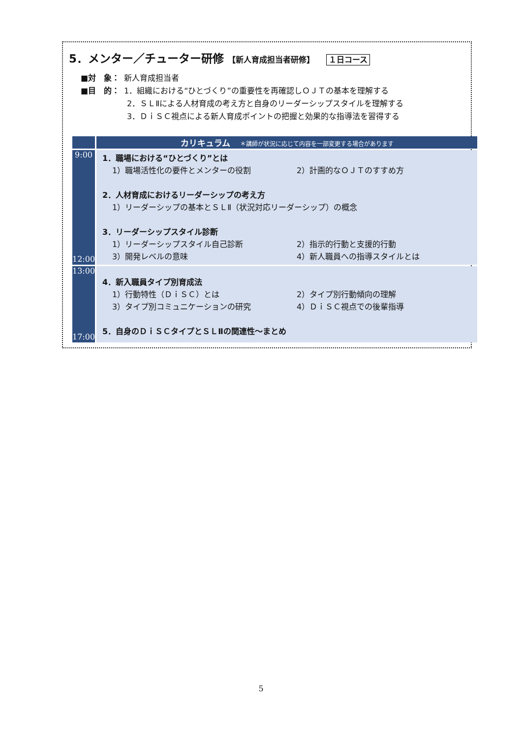5．メンター／チューター研修 【新人育成担当者研修】 １日コース
■対　象： 新人育成担当者
■目　的： 1．組織における“ひとづくり”の重要性を再確認しＯＪＴの基本を理解する
2．ＳＬⅡによる人材育成の考え方と自身のリーダーシップスタイルを理解する
3．ＤｉＳＣ視点による新人育成ポイントの把握と効果的な指導法を習得する
| | カリキュラム ＊講師が状況に応じて内容を一部変更する場合があります |
| --- | --- |
| 9:00 12:00 | 1．職場における“ひとづくり”とは 1）職場活性化の要件とメンターの役割 2）計画的なＯＪＴのすすめ方 2．人材育成におけるリーダーシップの考え方 1）リーダーシップの基本とＳＬⅡ（状況対応リーダーシップ）の概念 3．リーダーシップスタイル診断 1）リーダーシップスタイル自己診断 2）指示的行動と支援的行動 3）開発レベルの意味 4）新人職員への指導スタイルとは |
| 13:00 17:00 | 4．新入職員タイプ別育成法 1）行動特性（ＤｉＳＣ）とは 2）タイプ別行動傾向の理解 3）タイプ別コミュニケーションの研究 4）ＤｉＳＣ視点での後輩指導 5．自身のＤｉＳＣタイプとＳＬⅡの関連性～まとめ |
5